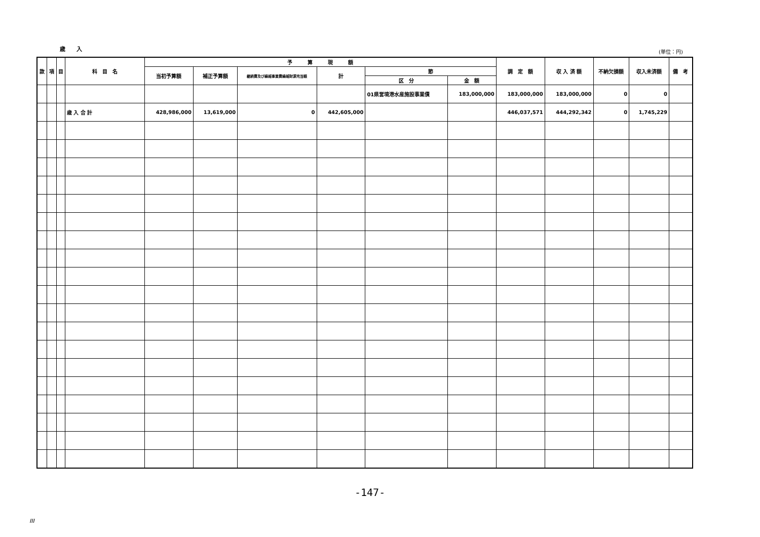歳　　入 (単位：円)
| 款 | 項 | 目 | 科 目 名 | 予 算 現 額 | | | | | | 調 定 額 | 収 入 済 額 | 不納欠損額 | 収入未済額 | 備 考 |
| --- | --- | --- | --- | --- | --- | --- | --- | --- | --- | --- | --- | --- | --- | --- |
| | | | | 当初予算額 | 補正予算額 | 継続費及び繰越事業費繰越財源充当額 | 計 | 節 | | | | | | |
| | | | | | | | | 区 分 | 金 額 | | | | | |
| | | | | | | | | 01県営境港水産施設事業債 | 183,000,000 | 183,000,000 | 183,000,000 | 0 | 0 | |
| | | | 歳 入 合 計 | 428,986,000 | 13,619,000 | 0 | 442,605,000 | | | 446,037,571 | 444,292,342 | 0 | 1,745,229 | |
-147-
III